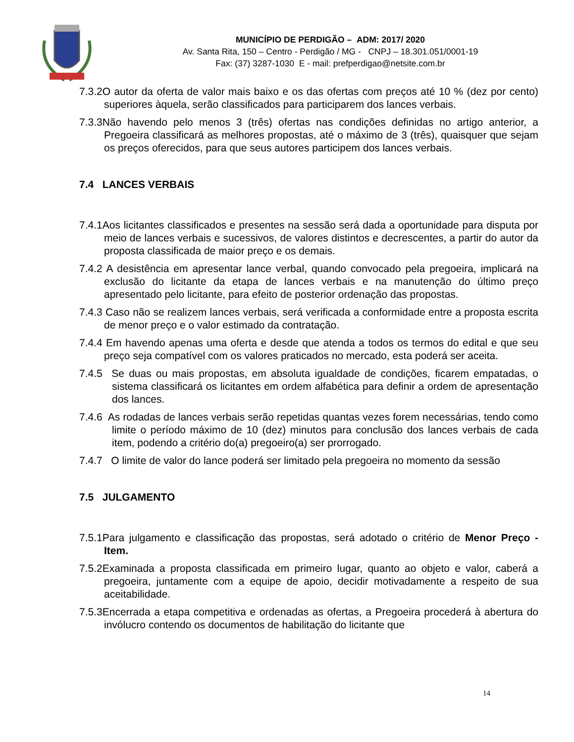MUNICÍPIO DE PERDIGÃO – ADM: 2017/ 2020
Av. Santa Rita, 150 – Centro - Perdigão / MG - CNPJ – 18.301.051/0001-19
Fax: (37) 3287-1030 E - mail: prefperdigao@netsite.com.br
7.3.2O autor da oferta de valor mais baixo e os das ofertas com preços até 10 % (dez por cento) superiores àquela, serão classificados para participarem dos lances verbais.
7.3.3Não havendo pelo menos 3 (três) ofertas nas condições definidas no artigo anterior, a Pregoeira classificará as melhores propostas, até o máximo de 3 (três), quaisquer que sejam os preços oferecidos, para que seus autores participem dos lances verbais.
7.4 LANCES VERBAIS
7.4.1Aos licitantes classificados e presentes na sessão será dada a oportunidade para disputa por meio de lances verbais e sucessivos, de valores distintos e decrescentes, a partir do autor da proposta classificada de maior preço e os demais.
7.4.2 A desistência em apresentar lance verbal, quando convocado pela pregoeira, implicará na exclusão do licitante da etapa de lances verbais e na manutenção do último preço apresentado pelo licitante, para efeito de posterior ordenação das propostas.
7.4.3 Caso não se realizem lances verbais, será verificada a conformidade entre a proposta escrita de menor preço e o valor estimado da contratação.
7.4.4 Em havendo apenas uma oferta e desde que atenda a todos os termos do edital e que seu preço seja compatível com os valores praticados no mercado, esta poderá ser aceita.
7.4.5 Se duas ou mais propostas, em absoluta igualdade de condições, ficarem empatadas, o sistema classificará os licitantes em ordem alfabética para definir a ordem de apresentação dos lances.
7.4.6 As rodadas de lances verbais serão repetidas quantas vezes forem necessárias, tendo como limite o período máximo de 10 (dez) minutos para conclusão dos lances verbais de cada item, podendo a critério do(a) pregoeiro(a) ser prorrogado.
7.4.7 O limite de valor do lance poderá ser limitado pela pregoeira no momento da sessão
7.5 JULGAMENTO
7.5.1Para julgamento e classificação das propostas, será adotado o critério de Menor Preço - Item.
7.5.2Examinada a proposta classificada em primeiro lugar, quanto ao objeto e valor, caberá a pregoeira, juntamente com a equipe de apoio, decidir motivadamente a respeito de sua aceitabilidade.
7.5.3Encerrada a etapa competitiva e ordenadas as ofertas, a Pregoeira procederá à abertura do invólucro contendo os documentos de habilitação do licitante que
14